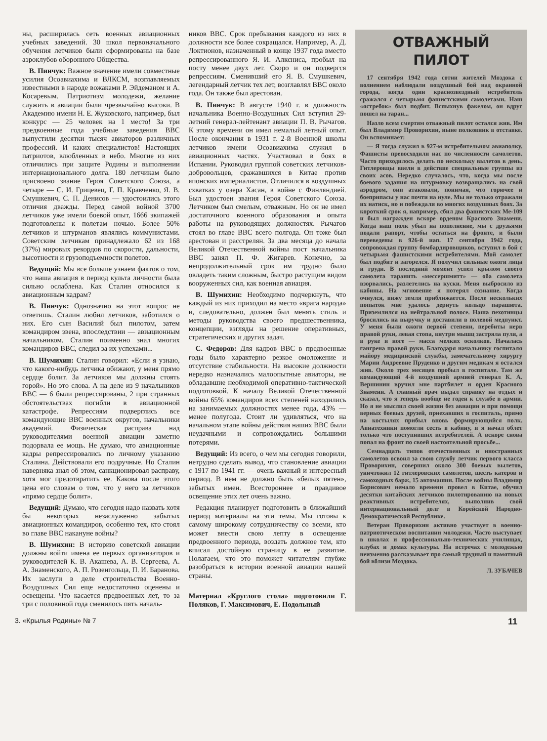ны, расширилась сеть военных авиационных учебных заведений. 30 школ первоначального обучения летчиков были сформированы на базе аэроклубов оборонного Общества.
В. Пинчук: Важное значение имели совместные усилия Осоавиахима и ВЛКСМ, возглавляемых известными в народе вожаками Р. Эйдеманом и А. Косаревым. Патриотизм молодежи, желание служить в авиации были чрезвычайно высоки. В Академию имени Н. Е. Жуковского, например, был конкурс — 25 человек на 1 место! За три предвоенные года учебные заведения ВВС выпустили десятки тысяч авиаторов различных профессий. И каких специалистов! Настоящих патриотов, влюбленных в небо. Многие из них отличились при защите Родины и выполнении интернационального долга. 180 летчикам было присвоено звание Героя Советского Союза, а четыре — С. И. Грицевец, Г. П. Кравченко, Я. В. Смушкевич, С. П. Денисов — удостоились этого отличия дважды. Перед самой войной 3700 летчиков уже имели боевой опыт, 1666 экипажей подготовлены к полетам ночью. Более 50% летчиков и штурманов являлись коммунистами. Советским летчикам принадлежало 62 из 168 (37%) мировых рекордов по скорости, дальности, высотности и грузоподъемности полетов.
Ведущий: Мы все больше узнаем фактов о том, что наша авиация в период культа личности была сильно ослаблена. Как Сталин относился к авиационным кадрам?
В. Пинчук: Однозначно на этот вопрос не ответишь. Сталин любил летчиков, заботился о них. Его сын Василий был пилотом, затем командиром звена, впоследствии — авиационным начальником. Сталин поименно знал многих командиров ВВС, следил за их успехами...
В. Шумихин: Сталин говорил: «Если я узнаю, что какого-нибудь летчика обижают, у меня прямо сердце болит. За летчиков мы должны стоять горой». Но это слова. А на деле из 9 начальников ВВС — 6 были репрессированы, 2 при странных обстоятельствах погибли в авиационной катастрофе. Репрессиям подверглись все командующие ВВС военных округов, начальники академий. Физическая расправа над руководителями военной авиации заметно подорвала ее мощь. Не думаю, что авиационные кадры репрессировались по личному указанию Сталина. Действовали его подручные. Но Сталин наверняка знал об этом, санкционировал расправу, хотя мог предотвратить ее. Какова после этого цена его словам о том, что у него за летчиков «прямо сердце болит».
Ведущий: Думаю, что сегодня надо назвать хотя бы некоторых незаслуженно забытых авиационных командиров, особенно тех, кто стоял во главе ВВС накануне войны?
В. Шумихин: В историю советской авиации должны войти имена ее первых организаторов и руководителей К. В. Акашева, А. В. Сергеева, А. А. Знаменского, А. П. Розенгольца, П. И. Баранова. Их заслуги в деле строительства Военно-Воздушных Сил еще недостаточно оценены и освещены. Что касается предвоенных лет, то за три с половиной года сменилось пять началь-
ников ВВС. Срок пребывания каждого из них в должности все более сокращался. Например, А. Д. Локтионов, назначенный в конце 1937 года вместо репрессированного Я. И. Алксниса, пробыл на посту менее двух лет. Скоро и он подвергся репрессиям. Сменивший его Я. В. Смушкевич, легендарный летчик тех лет, возглавлял ВВС около года. Он также был арестован.
В. Пинчук: В августе 1940 г. в должность начальника Военно-Воздушных Сил вступил 29-летний генерал-лейтенант авиации П. В. Рычагов. К этому времени он имел немалый летный опыт. После окончания в 1931 г. 2-й Военной школы летчиков имени Осоавиахима служил в авиационных частях. Участвовал в боях в Испании. Руководил группой советских летчиков-добровольцев, сражавшихся в Китае против японских империалистов. Отличился в воздушных схватках у озера Хасан, в войне с Финляндией. Был удостоен звания Героя Советского Союза. Летчиком был смелым, отважным. Но он не имел достаточного военного образования и опыта работы на руководящих должностях. Рычагов стоял во главе ВВС всего полгода. Он тоже был арестован и расстрелян. За два месяца до начала Великой Отечественной войны пост начальника ВВС занял П. Ф. Жигарев. Конечно, за непродолжительный срок им трудно было овладеть таким сложным, быстро растущим видом вооруженных сил, как военная авиация.
В. Шумихин: Необходимо подчеркнуть, что каждый из них приходил на место «врага народа» и, следовательно, должен был менять стиль и методы руководства своего предшественника, концепции, взгляды на решение оперативных, стратегических и других задач.
С. Федоров: Для кадров ВВС в предвоенные годы было характерно резкое омоложение и отсутствие стабильности. На высокие должности нередко назначались малоопытные авиаторы, не обладавшие необходимой оперативно-тактической подготовкой. К началу Великой Отечественной войны 65% командиров всех степеней находились на занимаемых должностях менее года, 43% — менее полугода. Стоит ли удивляться, что на начальном этапе войны действия наших ВВС были неудачными и сопровождались большими потерями.
Ведущий: Из всего, о чем мы сегодня говорили, нетрудно сделать вывод, что становление авиации с 1917 по 1941 гг. — очень важный и интересный период. В нем не должно быть «белых пятен», забытых имен. Всестороннее и правдивое освещение этих лет очень важно.
Редакция планирует подготовить в ближайший период материалы на эти темы. Мы готовы к самому широкому сотрудничеству со всеми, кто может внести свою лепту в освещение предвоенного периода, воздать должное тем, кто вписал достойную страницу в ее развитие. Полагаем, что это поможет читателям глубже разобраться в истории военной авиации нашей страны.
Материал «Круглого стола» подготовили Г. Поляков, Г. Максимович, Е. Подольный
ОТВАЖНЫЙ
ПИЛОТ
17 сентября 1942 года сотни жителей Моздока с волнением наблюдали воздушный бой над окраиной города, когда один краснозвездный истребитель сражался с четырьмя фашистскими самолетами. Наш «ястребок» был подбит. Вспыхнув факелом, он вдруг пошел на таран...
Назло всем смертям отважный пилот остался жив. Им был Владимир Проворихин, ныне полковник в отставке. Он вспоминает:
— Я тогда служил в 927-м истребительном авиаполку. Фашисты превосходили нас по численности самолетов. Часто приходилось делать по нескольку вылетов в день. Гитлеровцы ввели в действие специальные группы из своих асов. Нередко случалось, что, когда мы после боевого задания на штурмовку возвращались на свой аэродром, они атаковали, понимая, что горючее и боеприпасы у нас почти на нуле. Мы не только отражали их натиск, но и побеждали во многих воздушных боях. За короткий срок я, например, сбил два фашистских Ме-109 и был награжден вскоре орденом Красного Знамени. Когда наш полк убыл на пополнение, мы с друзьями подали рапорт, чтобы остаться на фронте, и были переведены в 926-й иап. 17 сентября 1942 года, сопровождая группу бомбардировщиков, вступил в бой с четырьмя фашистскими истребителями. Мой самолет был подбит и загорелся. Я получил сильные ожоги лица и груди. В последний момент успел крылом своего самолета таранить «мессершмитт» — оба самолета взорвались, разлетелись на куски. Меня выбросило из кабины. На мгновение я потерял сознание. Когда очнулся, вижу земля приближается. После нескольких попыток мне удалось дернуть кольцо парашюта. Приземлился на нейтральной полосе. Наша пехотинцы бросились на выручку и доставили в полевой медпункт. У меня были ожоги первой степени, перебиты нерв правой руки, левая стопа, внутри мышц застряла пуля, а в руке и ноге — масса мелких осколков. Началась гангрена правой руки. Благодаря начальнику госпиталя майору медицинской службы, замечательному хирургу Марии Андреевне Пруденко и другим медикам я остался жив. Около трех месяцев пробыл в госпитале. Там же командующий 4-й воздушной армией генерал К. А. Вершинин вручил мне партбилет и орден Красного Знамени. А главный врач выдал справку на отдых и сказал, что я теперь вообще не годен к службе в армии. Но я не мыслил своей жизни без авиации и при помощи верных боевых друзей, приехавших в госпиталь, прямо на костылях прибыл вновь формирующийся полк. Авиатехники помогли сесть в кабину, и я начал облет только что поступивших истребителей. А вскоре снова попал на фронт по своей настоятельной просьбе...
Семнадцать типов отечественных и иностранных самолетов освоил за свою службу летчик первого класса Проворихин, совершил около 300 боевых вылетов, уничтожил 12 гитлеровских самолетов, шесть катеров и самоходных барж, 15 автомашин. После войны Владимир Борисович немало времени провел в Китае, обучил десятки китайских летчиков пилотированию на новых реактивных истребителях, выполнив свой интернациональный долг в Корейской Народно-Демократической Республике.
Ветеран Проворихин активно участвует в военно-патриотическом воспитании молодежи. Часто выступает в школах и профессионально-технических училищах, клубах и домах культуры. На встречах с молодежью неизменно рассказывает про самый трудный и памятный бой вблизи Моздока.
Л. ЗУБАЧЕВ
3. «Крылья Родины» № 7 11